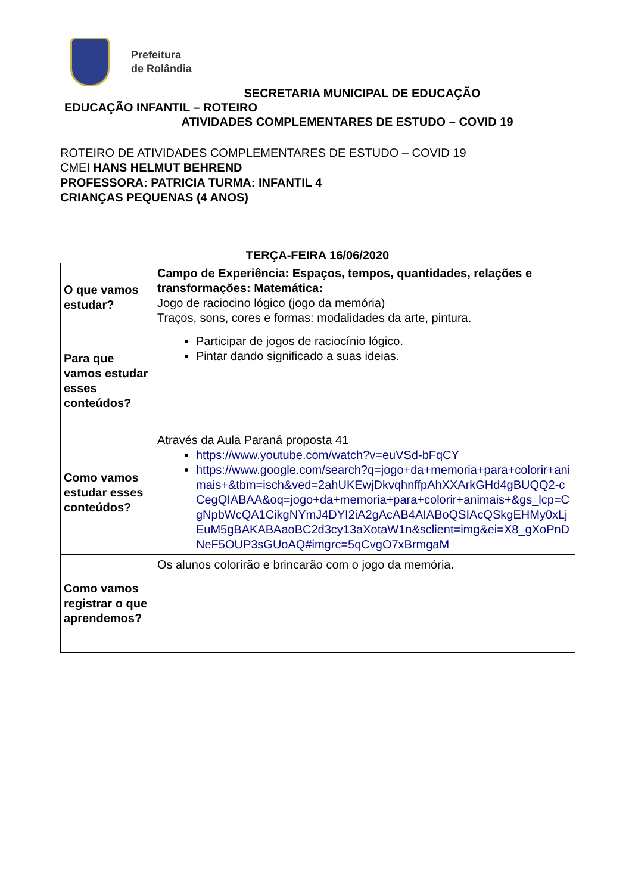Prefeitura
de Rolândia
SECRETARIA MUNICIPAL DE EDUCAÇÃO
EDUCAÇÃO INFANTIL – ROTEIRO
ATIVIDADES COMPLEMENTARES DE ESTUDO – COVID 19
ROTEIRO DE ATIVIDADES COMPLEMENTARES DE ESTUDO – COVID 19
CMEI HANS HELMUT BEHREND
PROFESSORA: PATRICIA TURMA: INFANTIL 4
CRIANÇAS PEQUENAS (4 ANOS)
TERÇA-FEIRA 16/06/2020
| O que vamos estudar? | Campo de Experiência: Espaços, tempos, quantidades, relações e transformações: Matemática: Jogo de raciocino lógico (jogo da memória) Traços, sons, cores e formas: modalidades da arte, pintura. |
| Para que vamos estudar esses conteúdos? | Participar de jogos de raciocínio lógico. Pintar dando significado a suas ideias. |
| Como vamos estudar esses conteúdos? | Através da Aula Paraná proposta 41 https://www.youtube.com/watch?v=euVSd-bFqCY https://www.google.com/search?q=jogo+da+memoria+para+colorir+animais+&tbm=isch&ved=2ahUKEwjDkvqhnffpAhXXArkGHd4gBUQQ2-cCegQIABAA&oq=jogo+da+memoria+para+colorir+animais+&gs_lcp=CgNpbWcQA1CikgNYmJ4DYI2iA2gAcAB4AIABoQSIAcQSkgEHMy0xLjEuM5gBAKABAaoBC2d3cy13aXotaW1n&sclient=img&ei=X8_gXoPnDNeF5OUP3sGUoAQ#imgrc=5qCvgO7xBrmgaM |
| Como vamos registrar o que aprendemos? | Os alunos colorirão e brincarão com o jogo da memória. |